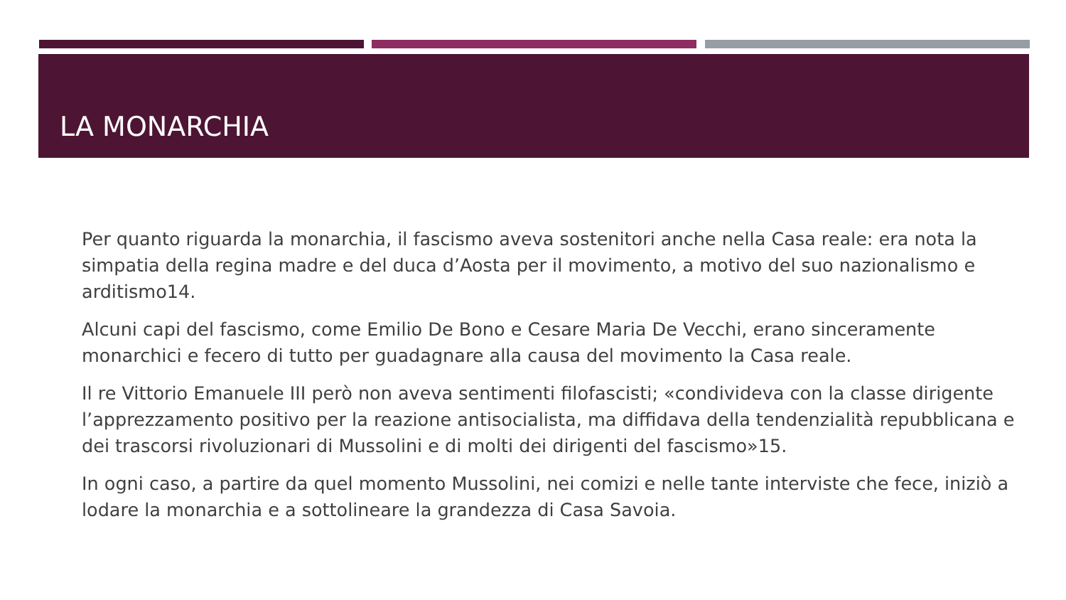LA MONARCHIA
Per quanto riguarda la monarchia, il fascismo aveva sostenitori anche nella Casa reale: era nota la simpatia della regina madre e del duca d’Aosta per il movimento, a motivo del suo nazionalismo e arditismo14.
Alcuni capi del fascismo, come Emilio De Bono e Cesare Maria De Vecchi, erano sinceramente monarchici e fecero di tutto per guadagnare alla causa del movimento la Casa reale.
Il re Vittorio Emanuele III però non aveva sentimenti filofascisti; «condivideva con la classe dirigente l’apprezzamento positivo per la reazione antisocialista, ma diffidava della tendenzialità repubblicana e dei trascorsi rivoluzionari di Mussolini e di molti dei dirigenti del fascismo»15.
In ogni caso, a partire da quel momento Mussolini, nei comizi e nelle tante interviste che fece, iniziò a lodare la monarchia e a sottolineare la grandezza di Casa Savoia.